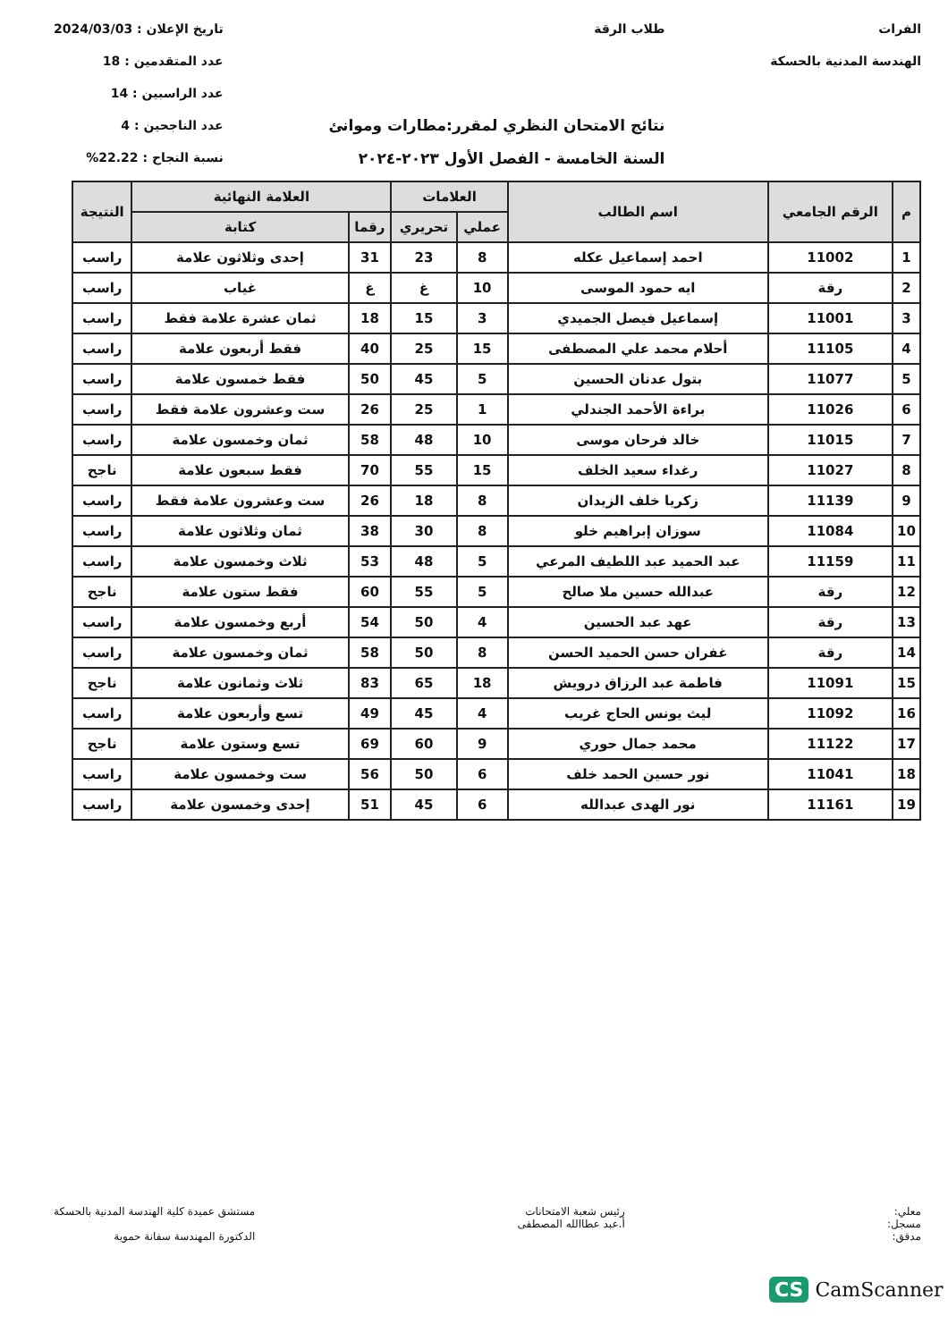الفرات
الهندسة المدنية بالحسكة
طلاب الرقة
نتائج الامتحان النظري لمقرر:مطارات وموانئ
السنة الخامسة - الفصل الأول ٢٠٢٣-٢٠٢٤
تاريخ الإعلان : 2024/03/03
عدد المتقدمين : 18
عدد الراسبين : 14
عدد الناجحين : 4
نسبة النجاح : 22.22%
| م | الرقم الجامعي | اسم الطالب | العلامات | | العلامة النهائية | | النتيجة |
| --- | --- | --- | --- | --- | --- | --- | --- |
| | | | عملي | تحريري | رقما | كتابة | |
| 1 | 11002 | احمد إسماعيل عكله | 8 | 23 | 31 | إحدى وثلاثون علامة | راسب |
| 2 | رقة | ايه حمود الموسى | 10 | غ | غ | غياب | راسب |
| 3 | 11001 | إسماعيل فيصل الجميدي | 3 | 15 | 18 | ثمان عشرة علامة فقط | راسب |
| 4 | 11105 | أحلام محمد علي المصطفى | 15 | 25 | 40 | فقط أربعون علامة | راسب |
| 5 | 11077 | بتول عدنان الحسين | 5 | 45 | 50 | فقط خمسون علامة | راسب |
| 6 | 11026 | براءة الأحمد الجندلي | 1 | 25 | 26 | ست وعشرون علامة فقط | راسب |
| 7 | 11015 | خالد فرحان موسى | 10 | 48 | 58 | ثمان وخمسون علامة | راسب |
| 8 | 11027 | رغداء سعيد الخلف | 15 | 55 | 70 | فقط سبعون علامة | ناجح |
| 9 | 11139 | زكريا خلف الزيدان | 8 | 18 | 26 | ست وعشرون علامة فقط | راسب |
| 10 | 11084 | سوزان إبراهيم خلو | 8 | 30 | 38 | ثمان وثلاثون علامة | راسب |
| 11 | 11159 | عبد الحميد عبد اللطيف المرعي | 5 | 48 | 53 | ثلاث وخمسون علامة | راسب |
| 12 | رقة | عبدالله حسين ملا صالح | 5 | 55 | 60 | فقط ستون علامة | ناجح |
| 13 | رقة | عهد عبد الحسين | 4 | 50 | 54 | أربع وخمسون علامة | راسب |
| 14 | رقة | غفران حسن الحميد الحسن | 8 | 50 | 58 | ثمان وخمسون علامة | راسب |
| 15 | 11091 | فاطمة عبد الرزاق درويش | 18 | 65 | 83 | ثلاث وثمانون علامة | ناجح |
| 16 | 11092 | ليث يونس الحاج غريب | 4 | 45 | 49 | تسع وأربعون علامة | راسب |
| 17 | 11122 | محمد جمال حوري | 9 | 60 | 69 | تسع وستون علامة | ناجح |
| 18 | 11041 | نور حسين الحمد خلف | 6 | 50 | 56 | ست وخمسون علامة | راسب |
| 19 | 11161 | نور الهدى عبدالله | 6 | 45 | 51 | إحدى وخمسون علامة | راسب |
معلي:
مسجل:
مدقق:
رئيس شعبة الامتحانات
أ.عبد عطاالله المصطفى
مستشق عميدة كلية الهندسة المدنية بالحسكة
الدكتورة المهندسة سفانة حموية
CS CamScanner